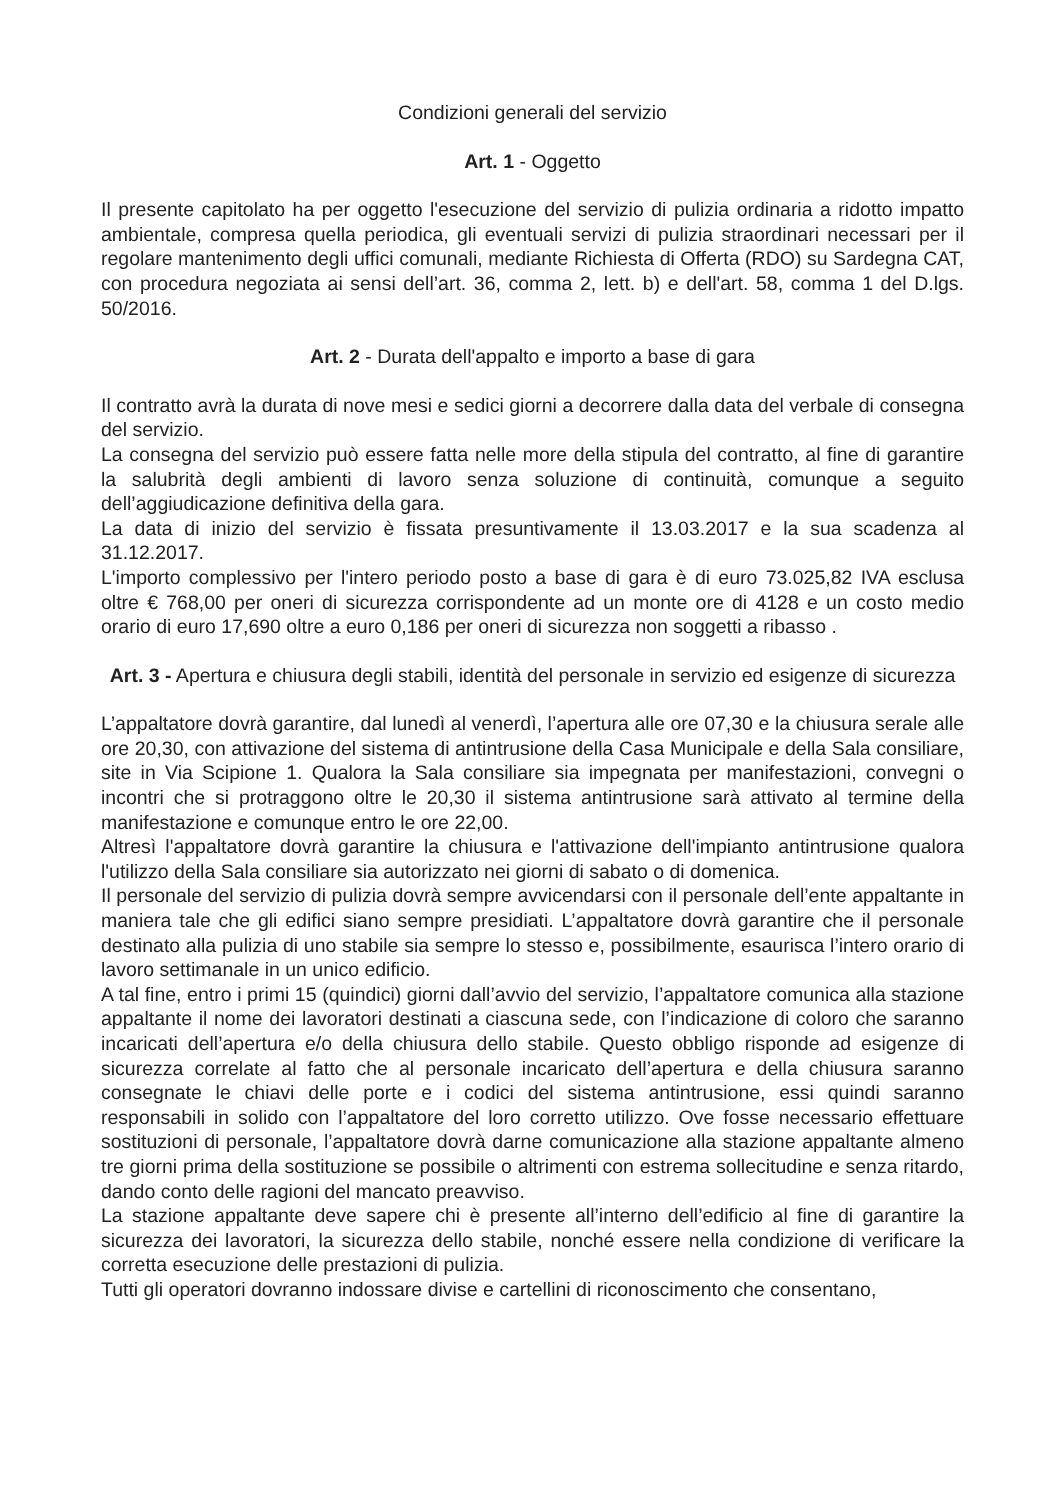Condizioni generali del servizio
Art. 1 - Oggetto
Il presente capitolato ha per oggetto l'esecuzione del servizio di pulizia ordinaria a ridotto impatto ambientale, compresa quella periodica, gli eventuali servizi di pulizia straordinari necessari per il regolare mantenimento degli uffici comunali, mediante Richiesta di Offerta (RDO) su Sardegna CAT, con procedura negoziata ai sensi dell’art. 36, comma 2, lett. b) e dell'art. 58, comma 1 del D.lgs. 50/2016.
Art. 2 - Durata dell'appalto e importo a base di gara
Il contratto avrà la durata di nove mesi e sedici giorni a decorrere dalla data del verbale di consegna del servizio.
La consegna del servizio può essere fatta nelle more della stipula del contratto, al fine di garantire la salubrità degli ambienti di lavoro senza soluzione di continuità, comunque a seguito dell’aggiudicazione definitiva della gara.
La data di inizio del servizio è fissata presuntivamente il 13.03.2017 e la sua scadenza al 31.12.2017.
L'importo complessivo per l'intero periodo posto a base di gara è di euro 73.025,82 IVA esclusa oltre € 768,00 per oneri di sicurezza corrispondente ad un monte ore di 4128 e un costo medio orario di euro 17,690 oltre a euro 0,186 per oneri di sicurezza non soggetti a ribasso .
Art. 3 - Apertura e chiusura degli stabili, identità del personale in servizio ed esigenze di sicurezza
L’appaltatore dovrà garantire, dal lunedì al venerdì, l’apertura alle ore 07,30 e la chiusura serale alle ore 20,30, con attivazione del sistema di antintrusione della Casa Municipale e della Sala consiliare, site in Via Scipione 1. Qualora la Sala consiliare sia impegnata per manifestazioni, convegni o incontri che si protraggono oltre le 20,30 il sistema antintrusione sarà attivato al termine della manifestazione e comunque entro le ore 22,00.
Altresì l'appaltatore dovrà garantire la chiusura e l'attivazione dell'impianto antintrusione qualora l'utilizzo della Sala consiliare sia autorizzato nei giorni di sabato o di domenica.
Il personale del servizio di pulizia dovrà sempre avvicendarsi con il personale dell’ente appaltante in maniera tale che gli edifici siano sempre presidiati. L’appaltatore dovrà garantire che il personale destinato alla pulizia di uno stabile sia sempre lo stesso e, possibilmente, esaurisca l’intero orario di lavoro settimanale in un unico edificio.
A tal fine, entro i primi 15 (quindici) giorni dall’avvio del servizio, l’appaltatore comunica alla stazione appaltante il nome dei lavoratori destinati a ciascuna sede, con l’indicazione di coloro che saranno incaricati dell’apertura e/o della chiusura dello stabile. Questo obbligo risponde ad esigenze di sicurezza correlate al fatto che al personale incaricato dell’apertura e della chiusura saranno consegnate le chiavi delle porte e i codici del sistema antintrusione, essi quindi saranno responsabili in solido con l’appaltatore del loro corretto utilizzo. Ove fosse necessario effettuare sostituzioni di personale, l’appaltatore dovrà darne comunicazione alla stazione appaltante almeno tre giorni prima della sostituzione se possibile o altrimenti con estrema sollecitudine e senza ritardo, dando conto delle ragioni del mancato preavviso.
La stazione appaltante deve sapere chi è presente all’interno dell’edificio al fine di garantire la sicurezza dei lavoratori, la sicurezza dello stabile, nonché essere nella condizione di verificare la corretta esecuzione delle prestazioni di pulizia.
Tutti gli operatori dovranno indossare divise e cartellini di riconoscimento che consentano,